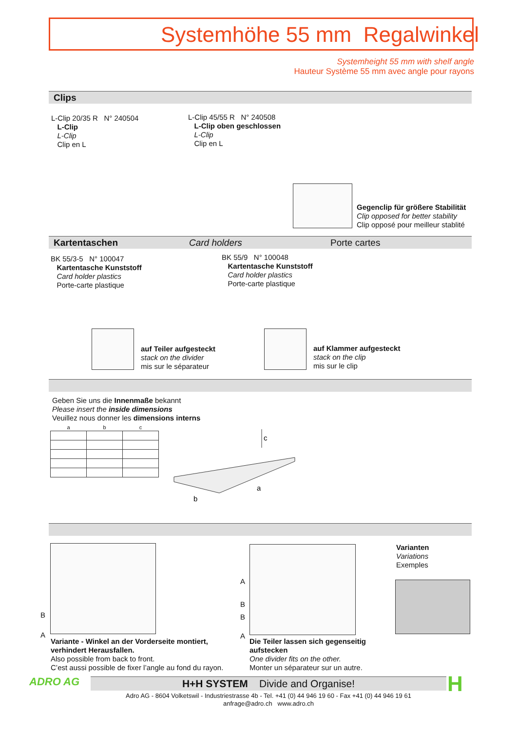Systemhöhe 55 mm Regalwinkel
Systemheight 55 mm with shelf angle
Hauteur Système 55 mm avec angle pour rayons
Clips
L-Clip 20/35 R N° 240504
L-Clip
L-Clip
Clip en L
L-Clip 45/55 R N° 240508
L-Clip oben geschlossen
L-Clip
Clip en L
Gegenclip für größere Stabilität
Clip opposed for better stability
Clip opposé pour meilleur stablité
Kartentaschen Card holders Porte cartes
BK 55/3-5 N° 100047
Kartentasche Kunststoff
Card holder plastics
Porte-carte plastique
BK 55/9 N° 100048
Kartentasche Kunststoff
Card holder plastics
Porte-carte plastique
auf Teiler aufgesteckt
stack on the divider
mis sur le séparateur
auf Klammer aufgesteckt
stack on the clip
mis sur le clip
Geben Sie uns die Innenmaße bekannt
Please insert the inside dimensions
Veuillez nous donner les dimensions interns
| a | b | c |
| --- | --- | --- |
c
a
b
B
A
A
B
B
A
Varianten
Variations
Exemples
Variante - Winkel an der Vorderseite montiert,
verhindert Herausfallen.
Also possible from back to front.
C’est aussi possible de fixer l’angle au fond du rayon.
Die Teiler lassen sich gegenseitig
aufstecken
One divider fits on the other.
Monter un séparateur sur un autre.
ADRO AG H+H SYSTEM Divide and Organise!
Adro AG - 8604 Volketswil - Industriestrasse 4b - Tel. +41 (0) 44 946 19 60 - Fax +41 (0) 44 946 19 61
anfrage@adro.ch www.adro.ch
H